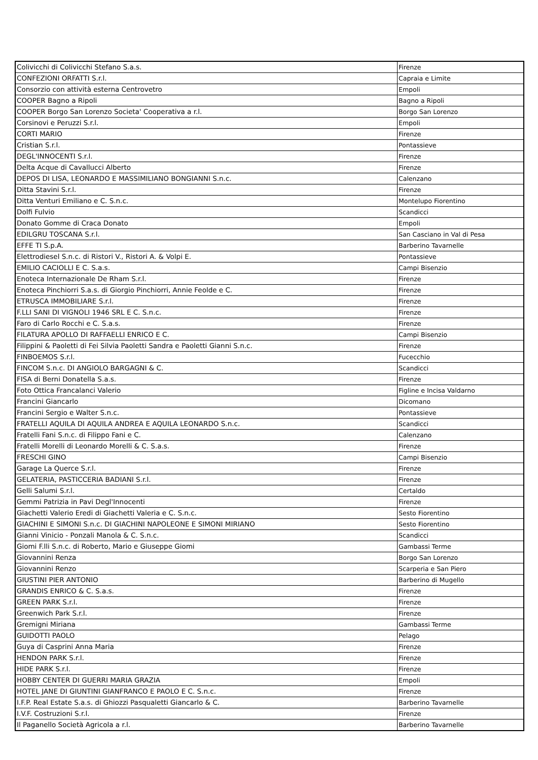| Colivicchi di Colivicchi Stefano S.a.s. | Firenze |
| CONFEZIONI ORFATTI S.r.l. | Capraia e Limite |
| Consorzio con attività esterna Centrovetro | Empoli |
| COOPER Bagno a Ripoli | Bagno a Ripoli |
| COOPER Borgo San Lorenzo Societa' Cooperativa a r.l. | Borgo San Lorenzo |
| Corsinovi e Peruzzi S.r.l. | Empoli |
| CORTI MARIO | Firenze |
| Cristian S.r.l. | Pontassieve |
| DEGL'INNOCENTI S.r.l. | Firenze |
| Delta Acque di Cavallucci Alberto | Firenze |
| DEPOS DI LISA, LEONARDO E MASSIMILIANO BONGIANNI S.n.c. | Calenzano |
| Ditta Stavini S.r.l. | Firenze |
| Ditta Venturi Emiliano e C. S.n.c. | Montelupo Fiorentino |
| Dolfi Fulvio | Scandicci |
| Donato Gomme di Craca Donato | Empoli |
| EDILGRU TOSCANA S.r.l. | San Casciano in Val di Pesa |
| EFFE TI S.p.A. | Barberino Tavarnelle |
| Elettrodiesel S.n.c. di Ristori V., Ristori A. & Volpi E. | Pontassieve |
| EMILIO CACIOLLI E C. S.a.s. | Campi Bisenzio |
| Enoteca Internazionale De Rham S.r.l. | Firenze |
| Enoteca Pinchiorri S.a.s. di Giorgio Pinchiorri, Annie Feolde e C. | Firenze |
| ETRUSCA IMMOBILIARE S.r.l. | Firenze |
| F.LLI SANI DI VIGNOLI 1946 SRL E C. S.n.c. | Firenze |
| Faro di Carlo Rocchi e C. S.a.s. | Firenze |
| FILATURA APOLLO DI RAFFAELLI ENRICO E C. | Campi Bisenzio |
| Filippini & Paoletti di Fei Silvia Paoletti Sandra e Paoletti Gianni S.n.c. | Firenze |
| FINBOEMOS S.r.l. | Fucecchio |
| FINCOM S.n.c. DI ANGIOLO BARGAGNI & C. | Scandicci |
| FISA di Berni Donatella S.a.s. | Firenze |
| Foto Ottica Francalanci Valerio | Figline e Incisa Valdarno |
| Francini Giancarlo | Dicomano |
| Francini Sergio e Walter S.n.c. | Pontassieve |
| FRATELLI AQUILA DI AQUILA ANDREA E AQUILA LEONARDO S.n.c. | Scandicci |
| Fratelli Fani S.n.c. di Filippo Fani e C. | Calenzano |
| Fratelli Morelli di Leonardo Morelli & C. S.a.s. | Firenze |
| FRESCHI GINO | Campi Bisenzio |
| Garage La Querce S.r.l. | Firenze |
| GELATERIA, PASTICCERIA BADIANI S.r.l. | Firenze |
| Gelli Salumi S.r.l. | Certaldo |
| Gemmi Patrizia in Pavi Degl'Innocenti | Firenze |
| Giachetti Valerio Eredi di Giachetti Valeria e C. S.n.c. | Sesto Fiorentino |
| GIACHINI E SIMONI S.n.c. DI GIACHINI NAPOLEONE E SIMONI MIRIANO | Sesto Fiorentino |
| Gianni Vinicio - Ponzali Manola & C. S.n.c. | Scandicci |
| Giomi F.lli S.n.c. di Roberto, Mario e Giuseppe Giomi | Gambassi Terme |
| Giovannini Renza | Borgo San Lorenzo |
| Giovannini Renzo | Scarperia e San Piero |
| GIUSTINI PIER ANTONIO | Barberino di Mugello |
| GRANDIS ENRICO & C. S.a.s. | Firenze |
| GREEN PARK S.r.l. | Firenze |
| Greenwich Park S.r.l. | Firenze |
| Gremigni Miriana | Gambassi Terme |
| GUIDOTTI PAOLO | Pelago |
| Guya di Casprini Anna Maria | Firenze |
| HENDON PARK S.r.l. | Firenze |
| HIDE PARK S.r.l. | Firenze |
| HOBBY CENTER DI GUERRI MARIA GRAZIA | Empoli |
| HOTEL JANE DI GIUNTINI GIANFRANCO E PAOLO E C. S.n.c. | Firenze |
| I.F.P. Real Estate S.a.s. di Ghiozzi Pasqualetti Giancarlo & C. | Barberino Tavarnelle |
| I.V.F. Costruzioni S.r.l. | Firenze |
| Il Paganello Società Agricola a r.l. | Barberino Tavarnelle |